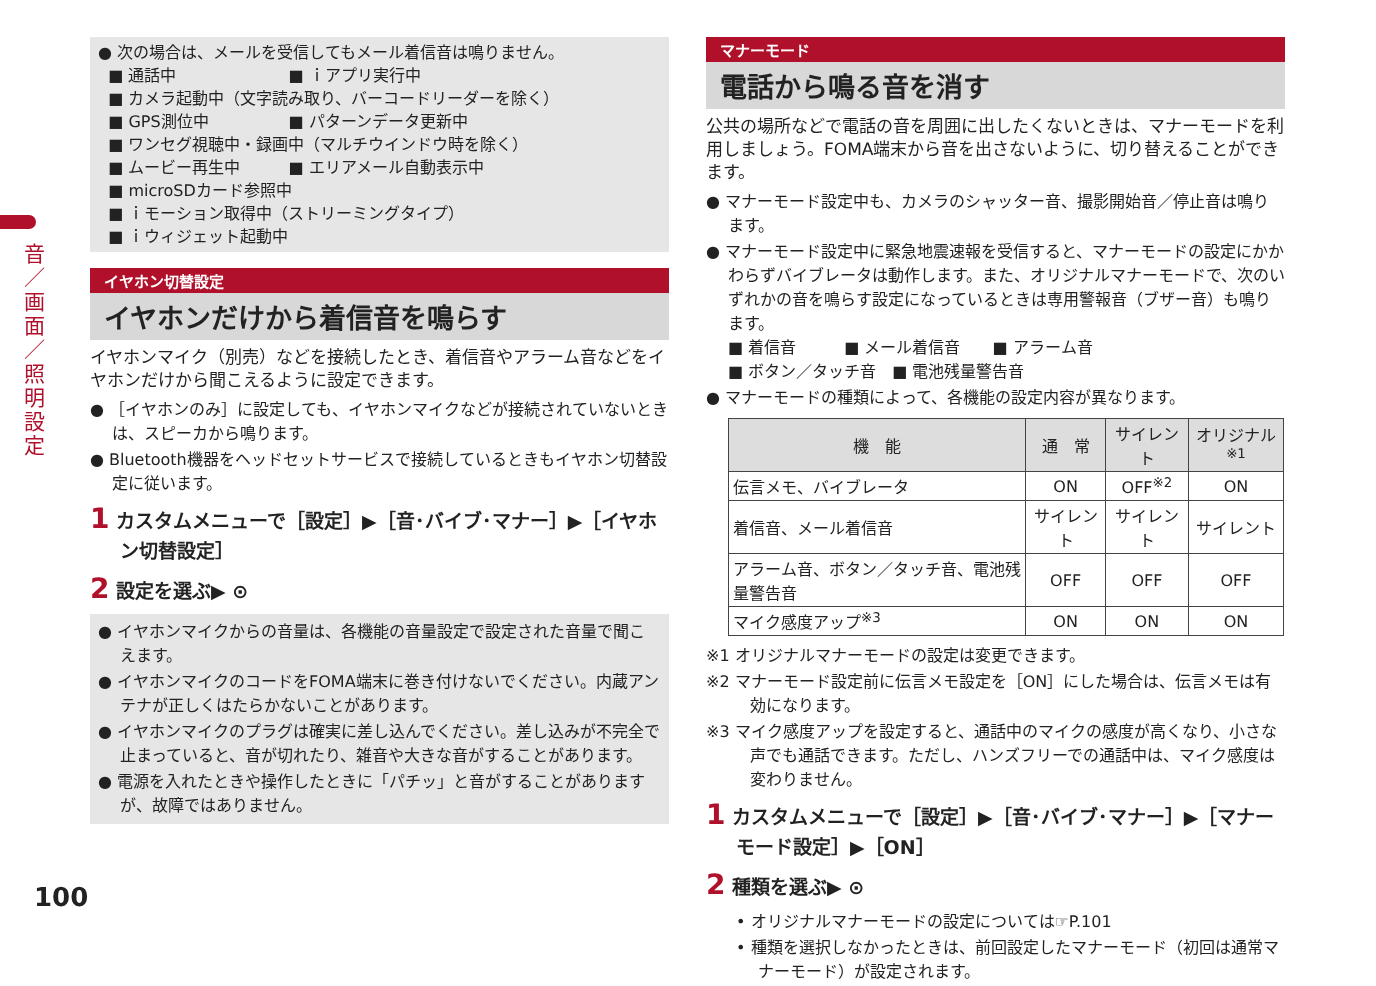音／画面／照明設定
● 次の場合は、メールを受信してもメール着信音は鳴りません。
■ 通話中　　　　　　　■ ｉアプリ実行中
■ カメラ起動中（文字読み取り、バーコードリーダーを除く）
■ GPS測位中　　　　　■ パターンデータ更新中
■ ワンセグ視聴中・録画中（マルチウインドウ時を除く）
■ ムービー再生中　　　■ エリアメール自動表示中
■ microSDカード参照中
■ ｉモーション取得中（ストリーミングタイプ）
■ ｉウィジェット起動中
イヤホン切替設定
イヤホンだけから着信音を鳴らす
イヤホンマイク（別売）などを接続したとき、着信音やアラーム音などをイヤホンだけから聞こえるように設定できます。
● ［イヤホンのみ］に設定しても、イヤホンマイクなどが接続されていないときは、スピーカから鳴ります。
● Bluetooth機器をヘッドセットサービスで接続しているときもイヤホン切替設定に従います。
1 カスタムメニューで［設定］▶［音･バイブ･マナー］▶［イヤホン切替設定］
2 設定を選ぶ▶ ⊙
● イヤホンマイクからの音量は、各機能の音量設定で設定された音量で聞こえます。
● イヤホンマイクのコードをFOMA端末に巻き付けないでください。内蔵アンテナが正しくはたらかないことがあります。
● イヤホンマイクのプラグは確実に差し込んでください。差し込みが不完全で止まっていると、音が切れたり、雑音や大きな音がすることがあります。
● 電源を入れたときや操作したときに「パチッ」と音がすることがありますが、故障ではありません。
マナーモード
電話から鳴る音を消す
公共の場所などで電話の音を周囲に出したくないときは、マナーモードを利用しましょう。FOMA端末から音を出さないように、切り替えることができます。
● マナーモード設定中も、カメラのシャッター音、撮影開始音／停止音は鳴ります。
● マナーモード設定中に緊急地震速報を受信すると、マナーモードの設定にかかわらずバイブレータは動作します。また、オリジナルマナーモードで、次のいずれかの音を鳴らす設定になっているときは専用警報音（ブザー音）も鳴ります。
■ 着信音　　　■ メール着信音　　■ アラーム音
■ ボタン／タッチ音　■ 電池残量警告音
● マナーモードの種類によって、各機能の設定内容が異なります。
| 機 能 | 通 常 | サイレント | オリジナル<sup>※1</sup> |
| --- | --- | --- | --- |
| 伝言メモ、バイブレータ | ON | OFF<sup>※2</sup> | ON |
| 着信音、メール着信音 | サイレント | サイレント | サイレント |
| アラーム音、ボタン／タッチ音、電池残量警告音 | OFF | OFF | OFF |
| マイク感度アップ<sup>※3</sup> | ON | ON | ON |
※1 オリジナルマナーモードの設定は変更できます。
※2 マナーモード設定前に伝言メモ設定を［ON］にした場合は、伝言メモは有効になります。
※3 マイク感度アップを設定すると、通話中のマイクの感度が高くなり、小さな声でも通話できます。ただし、ハンズフリーでの通話中は、マイク感度は変わりません。
1 カスタムメニューで［設定］▶［音･バイブ･マナー］▶［マナーモード設定］▶［ON］
2 種類を選ぶ▶ ⊙
• オリジナルマナーモードの設定については☞P.101
• 種類を選択しなかったときは、前回設定したマナーモード（初回は通常マナーモード）が設定されます。
100